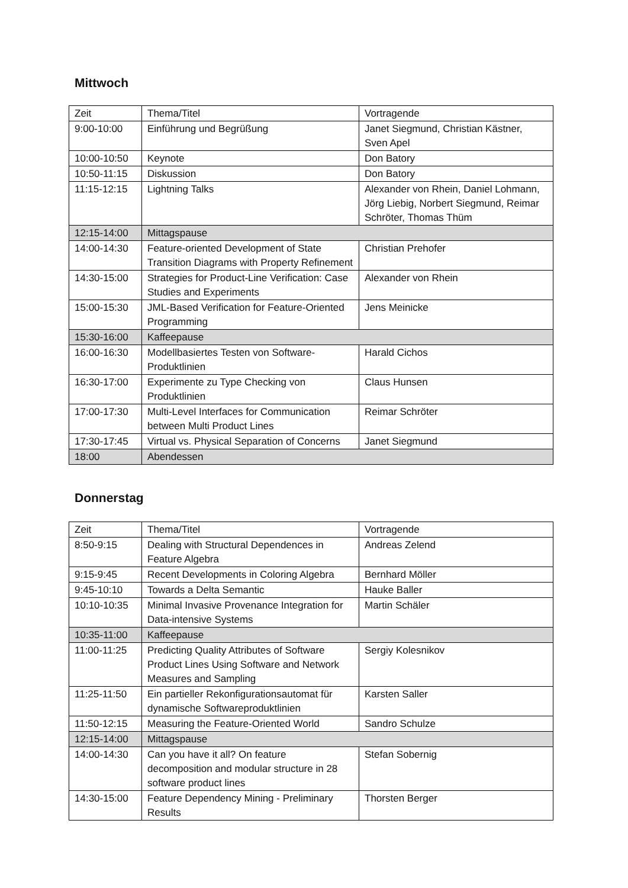Mittwoch
| Zeit | Thema/Titel | Vortragende |
| --- | --- | --- |
| 9:00-10:00 | Einführung und Begrüßung | Janet Siegmund, Christian Kästner, Sven Apel |
| 10:00-10:50 | Keynote | Don Batory |
| 10:50-11:15 | Diskussion | Don Batory |
| 11:15-12:15 | Lightning Talks | Alexander von Rhein, Daniel Lohmann, Jörg Liebig, Norbert Siegmund, Reimar Schröter, Thomas Thüm |
| 12:15-14:00 | Mittagspause | |
| 14:00-14:30 | Feature-oriented Development of State Transition Diagrams with Property Refinement | Christian Prehofer |
| 14:30-15:00 | Strategies for Product-Line Verification: Case Studies and Experiments | Alexander von Rhein |
| 15:00-15:30 | JML-Based Verification for Feature-Oriented Programming | Jens Meinicke |
| 15:30-16:00 | Kaffeepause | |
| 16:00-16:30 | Modellbasiertes Testen von Software-Produktlinien | Harald Cichos |
| 16:30-17:00 | Experimente zu Type Checking von Produktlinien | Claus Hunsen |
| 17:00-17:30 | Multi-Level Interfaces for Communication between Multi Product Lines | Reimar Schröter |
| 17:30-17:45 | Virtual vs. Physical Separation of Concerns | Janet Siegmund |
| 18:00 | Abendessen | |
Donnerstag
| Zeit | Thema/Titel | Vortragende |
| --- | --- | --- |
| 8:50-9:15 | Dealing with Structural Dependences in Feature Algebra | Andreas Zelend |
| 9:15-9:45 | Recent Developments in Coloring Algebra | Bernhard Möller |
| 9:45-10:10 | Towards a Delta Semantic | Hauke Baller |
| 10:10-10:35 | Minimal Invasive Provenance Integration for Data-intensive Systems | Martin Schäler |
| 10:35-11:00 | Kaffeepause | |
| 11:00-11:25 | Predicting Quality Attributes of Software Product Lines Using Software and Network Measures and Sampling | Sergiy Kolesnikov |
| 11:25-11:50 | Ein partieller Rekonfigurationsautomat für dynamische Softwareproduktlinien | Karsten Saller |
| 11:50-12:15 | Measuring the Feature-Oriented World | Sandro Schulze |
| 12:15-14:00 | Mittagspause | |
| 14:00-14:30 | Can you have it all? On feature decomposition and modular structure in 28 software product lines | Stefan Sobernig |
| 14:30-15:00 | Feature Dependency Mining - Preliminary Results | Thorsten Berger |